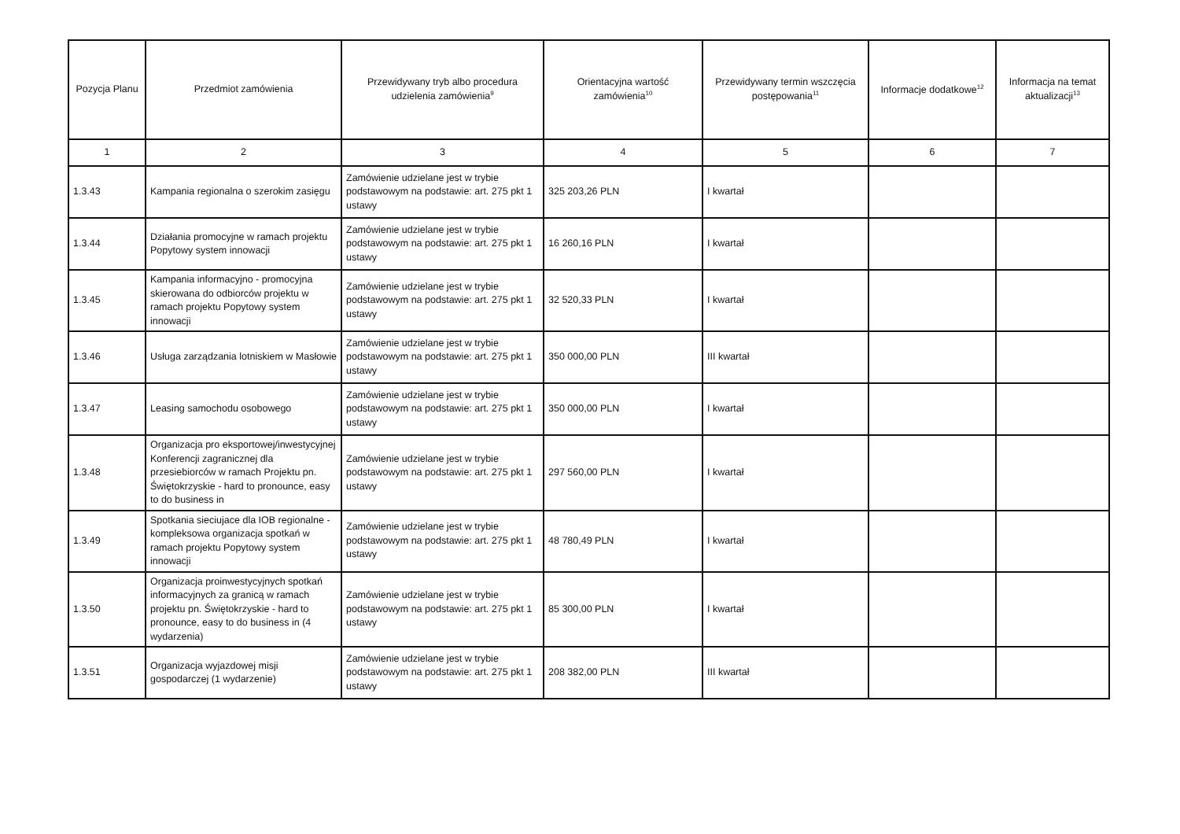| Pozycja Planu | Przedmiot zamówienia | Przewidywany tryb albo procedura udzielenia zamówienia<sup>9</sup> | Orientacyjna wartość zamówienia<sup>10</sup> | Przewidywany termin wszczęcia postępowania<sup>11</sup> | Informacje dodatkowe<sup>12</sup> | Informacja na temat aktualizacji<sup>13</sup> |
| --- | --- | --- | --- | --- | --- | --- |
| 1 | 2 | 3 | 4 | 5 | 6 | 7 |
| 1.3.43 | Kampania regionalna o szerokim zasięgu | Zamówienie udzielane jest w trybie podstawowym na podstawie: art. 275 pkt 1 ustawy | 325 203,26 PLN | I kwartał | | |
| 1.3.44 | Działania promocyjne w ramach projektu Popytowy system innowacji | Zamówienie udzielane jest w trybie podstawowym na podstawie: art. 275 pkt 1 ustawy | 16 260,16 PLN | I kwartał | | |
| 1.3.45 | Kampania informacyjno - promocyjna skierowana do odbiorców projektu w ramach projektu Popytowy system innowacji | Zamówienie udzielane jest w trybie podstawowym na podstawie: art. 275 pkt 1 ustawy | 32 520,33 PLN | I kwartał | | |
| 1.3.46 | Usługa zarządzania lotniskiem w Masłowie | Zamówienie udzielane jest w trybie podstawowym na podstawie: art. 275 pkt 1 ustawy | 350 000,00 PLN | III kwartał | | |
| 1.3.47 | Leasing samochodu osobowego | Zamówienie udzielane jest w trybie podstawowym na podstawie: art. 275 pkt 1 ustawy | 350 000,00 PLN | I kwartał | | |
| 1.3.48 | Organizacja pro eksportowej/inwestycyjnej Konferencji zagranicznej dla przesiebiorców w ramach Projektu pn. Świętokrzyskie - hard to pronounce, easy to do business in | Zamówienie udzielane jest w trybie podstawowym na podstawie: art. 275 pkt 1 ustawy | 297 560,00 PLN | I kwartał | | |
| 1.3.49 | Spotkania sieciujace dla IOB regionalne - kompleksowa organizacja spotkań w ramach projektu Popytowy system innowacji | Zamówienie udzielane jest w trybie podstawowym na podstawie: art. 275 pkt 1 ustawy | 48 780,49 PLN | I kwartał | | |
| 1.3.50 | Organizacja proinwestycyjnych spotkań informacyjnych za granicą w ramach projektu pn. Świętokrzyskie - hard to pronounce, easy to do business in (4 wydarzenia) | Zamówienie udzielane jest w trybie podstawowym na podstawie: art. 275 pkt 1 ustawy | 85 300,00 PLN | I kwartał | | |
| 1.3.51 | Organizacja wyjazdowej misji gospodarczej (1 wydarzenie) | Zamówienie udzielane jest w trybie podstawowym na podstawie: art. 275 pkt 1 ustawy | 208 382,00 PLN | III kwartał | | |